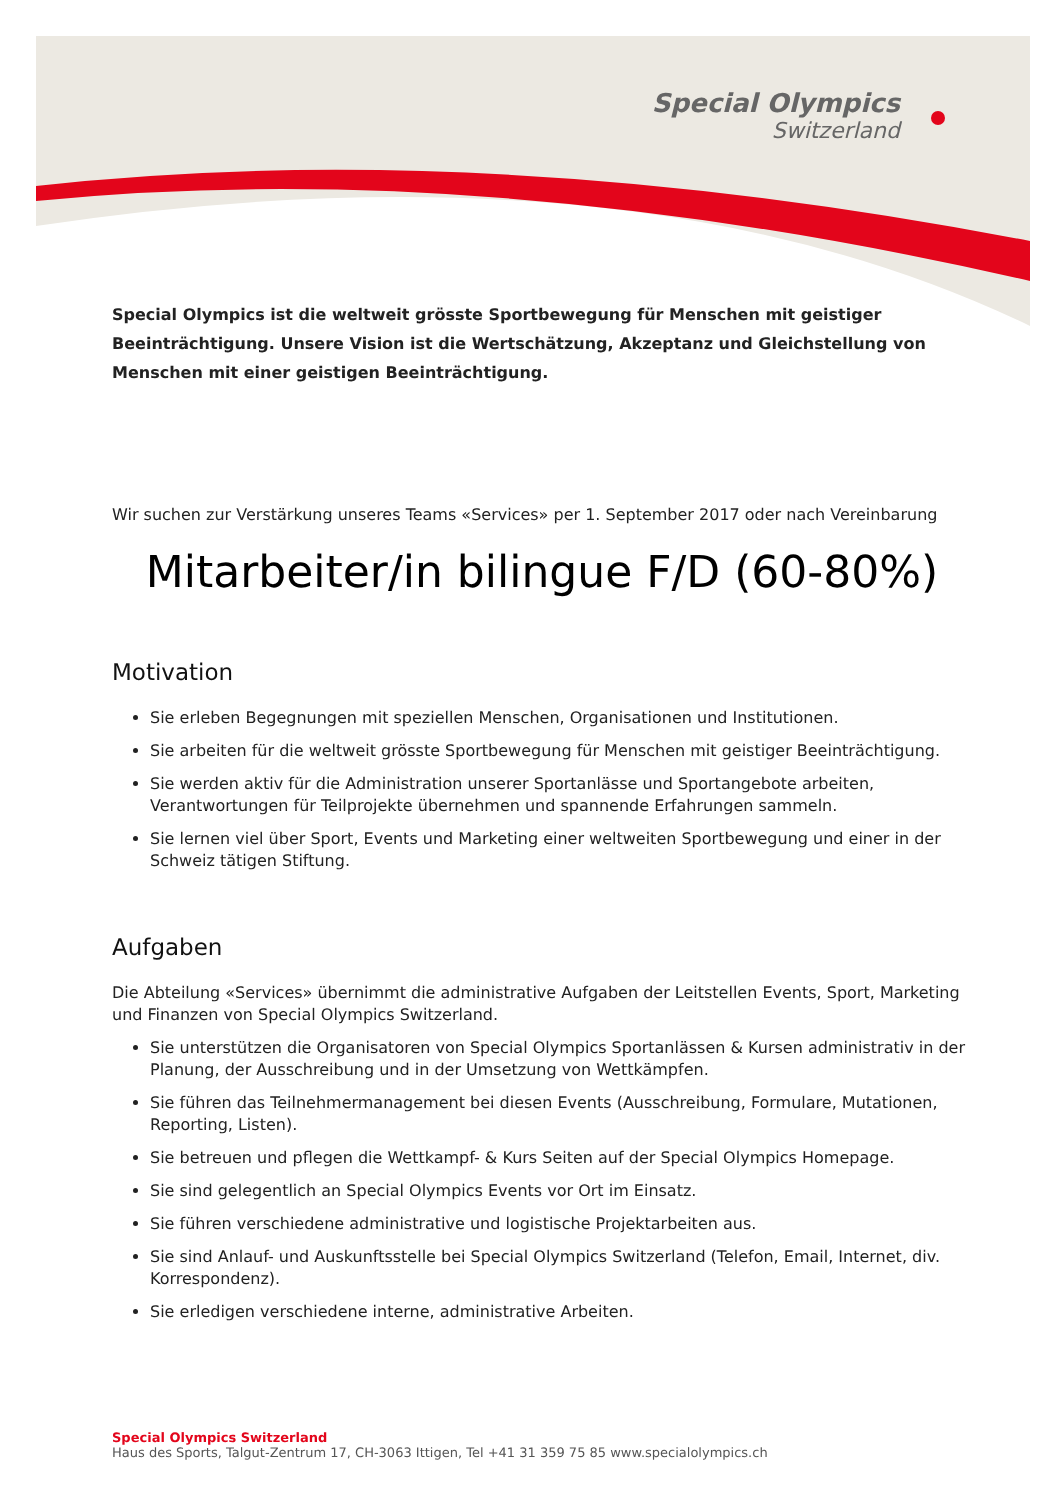Special Olympics
Switzerland
Special Olympics ist die weltweit grösste Sportbewegung für Menschen mit geistiger Beeinträchtigung. Unsere Vision ist die Wertschätzung, Akzeptanz und Gleichstellung von Menschen mit einer geistigen Beeinträchtigung.
Wir suchen zur Verstärkung unseres Teams «Services» per 1. September 2017 oder nach Vereinbarung
Mitarbeiter/in bilingue F/D (60-80%)
Motivation
Sie erleben Begegnungen mit speziellen Menschen, Organisationen und Institutionen.
Sie arbeiten für die weltweit grösste Sportbewegung für Menschen mit geistiger Beeinträchtigung.
Sie werden aktiv für die Administration unserer Sportanlässe und Sportangebote arbeiten, Verantwortungen für Teilprojekte übernehmen und spannende Erfahrungen sammeln.
Sie lernen viel über Sport, Events und Marketing einer weltweiten Sportbewegung und einer in der Schweiz tätigen Stiftung.
Aufgaben
Die Abteilung «Services» übernimmt die administrative Aufgaben der Leitstellen Events, Sport, Marketing und Finanzen von Special Olympics Switzerland.
Sie unterstützen die Organisatoren von Special Olympics Sportanlässen & Kursen administrativ in der Planung, der Ausschreibung und in der Umsetzung von Wettkämpfen.
Sie führen das Teilnehmermanagement bei diesen Events (Ausschreibung, Formulare, Mutationen, Reporting, Listen).
Sie betreuen und pflegen die Wettkampf- & Kurs Seiten auf der Special Olympics Homepage.
Sie sind gelegentlich an Special Olympics Events vor Ort im Einsatz.
Sie führen verschiedene administrative und logistische Projektarbeiten aus.
Sie sind Anlauf- und Auskunftsstelle bei Special Olympics Switzerland (Telefon, Email, Internet, div. Korrespondenz).
Sie erledigen verschiedene interne, administrative Arbeiten.
Special Olympics Switzerland
Haus des Sports, Talgut-Zentrum 17, CH-3063 Ittigen, Tel +41 31 359 75 85 www.specialolympics.ch